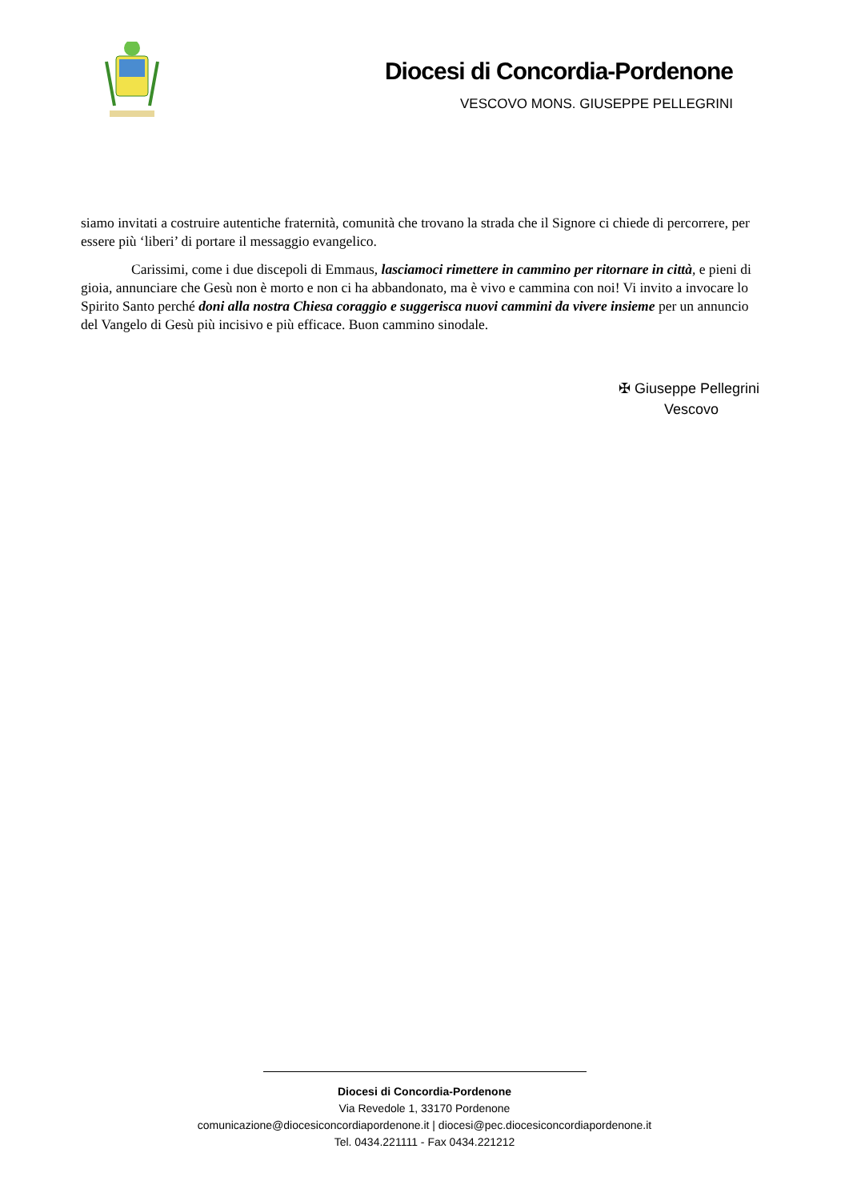Diocesi di Concordia-Pordenone
VESCOVO MONS. GIUSEPPE PELLEGRINI
siamo invitati a costruire autentiche fraternità, comunità che trovano la strada che il Signore ci chiede di percorrere, per essere più ‘liberi’ di portare il messaggio evangelico.
Carissimi, come i due discepoli di Emmaus, lasciamoci rimettere in cammino per ritornare in città, e pieni di gioia, annunciare che Gesù non è morto e non ci ha abbandonato, ma è vivo e cammina con noi! Vi invito a invocare lo Spirito Santo perché doni alla nostra Chiesa coraggio e suggerisca nuovi cammini da vivere insieme per un annuncio del Vangelo di Gesù più incisivo e più efficace. Buon cammino sinodale.
✠ Giuseppe Pellegrini
Vescovo
Diocesi di Concordia-Pordenone
Via Revedole 1, 33170 Pordenone
comunicazione@diocesiconcordiapordenone.it | diocesi@pec.diocesiconcordiapordenone.it
Tel. 0434.221111 - Fax 0434.221212